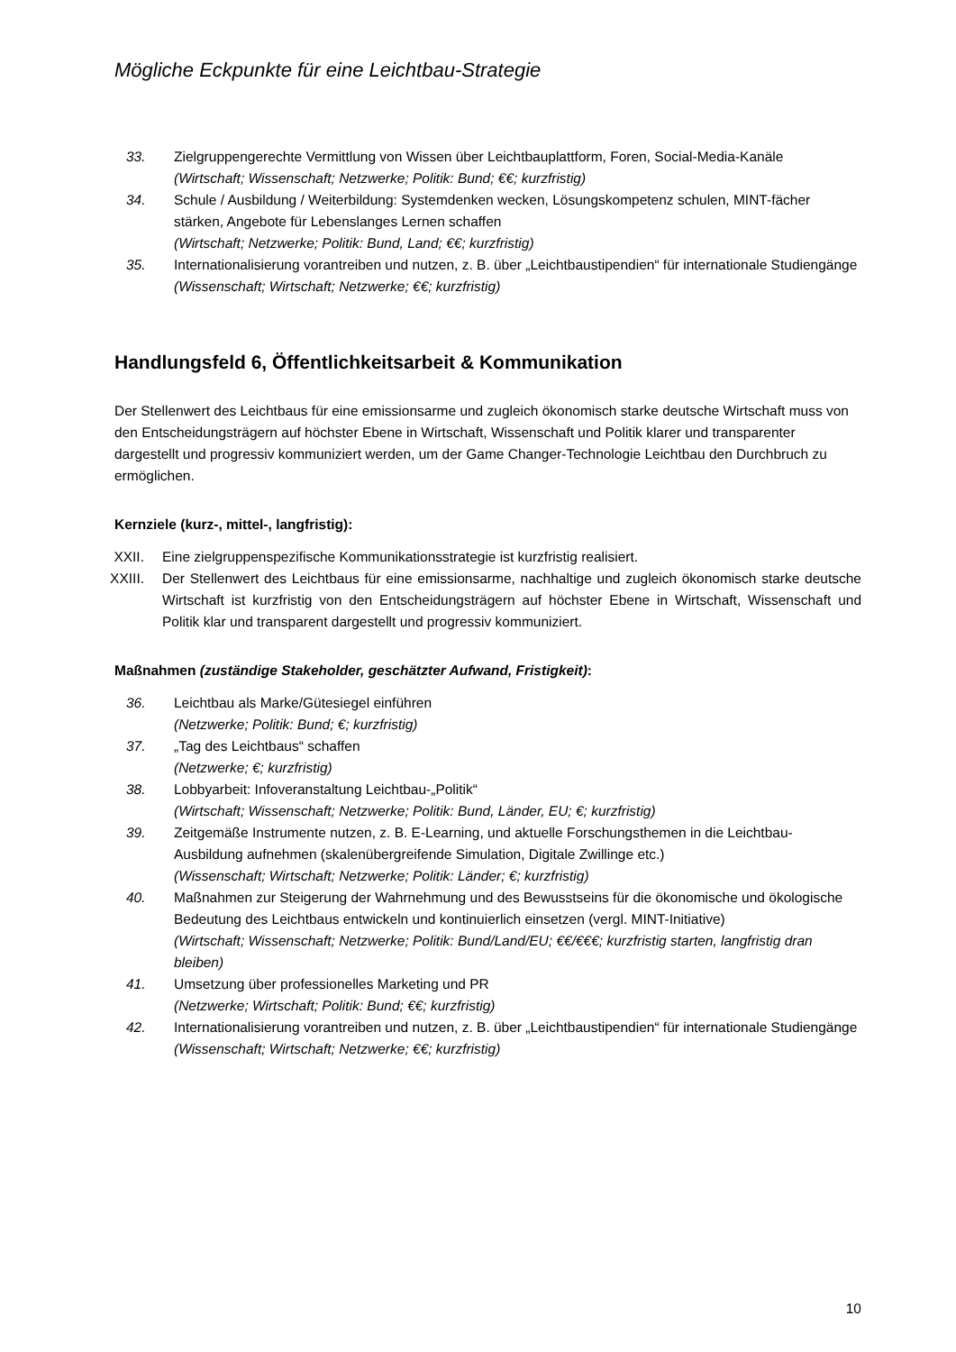Mögliche Eckpunkte für eine Leichtbau-Strategie
33. Zielgruppengerechte Vermittlung von Wissen über Leichtbauplattform, Foren, Social-Media-Kanäle
(Wirtschaft; Wissenschaft; Netzwerke; Politik: Bund; €€; kurzfristig)
34. Schule / Ausbildung / Weiterbildung: Systemdenken wecken, Lösungskompetenz schulen, MINT-fächer stärken, Angebote für Lebenslanges Lernen schaffen
(Wirtschaft; Netzwerke; Politik: Bund, Land; €€; kurzfristig)
35. Internationalisierung vorantreiben und nutzen, z. B. über „Leichtbaustipendien“ für internationale Studiengänge
(Wissenschaft; Wirtschaft; Netzwerke; €€; kurzfristig)
Handlungsfeld 6, Öffentlichkeitsarbeit & Kommunikation
Der Stellenwert des Leichtbaus für eine emissionsarme und zugleich ökonomisch starke deutsche Wirtschaft muss von den Entscheidungsträgern auf höchster Ebene in Wirtschaft, Wissenschaft und Politik klarer und transparenter dargestellt und progressiv kommuniziert werden, um der Game Changer-Technologie Leichtbau den Durchbruch zu ermöglichen.
Kernziele (kurz-, mittel-, langfristig):
XXII. Eine zielgruppenspezifische Kommunikationsstrategie ist kurzfristig realisiert.
XXIII.
Der Stellenwert des Leichtbaus für eine emissionsarme, nachhaltige und zugleich ökonomisch starke deutsche Wirtschaft ist kurzfristig von den Entscheidungsträgern auf höchster Ebene in Wirtschaft, Wissenschaft und Politik klar und transparent dargestellt und progressiv kommuniziert.
Maßnahmen (zuständige Stakeholder, geschätzter Aufwand, Fristigkeit):
36. Leichtbau als Marke/Gütesiegel einführen
(Netzwerke; Politik: Bund; €; kurzfristig)
37. „Tag des Leichtbaus“ schaffen
(Netzwerke; €; kurzfristig)
38. Lobbyarbeit: Infoveranstaltung Leichtbau-„Politik“
(Wirtschaft; Wissenschaft; Netzwerke; Politik: Bund, Länder, EU; €; kurzfristig)
39. Zeitgemäße Instrumente nutzen, z. B. E-Learning, und aktuelle Forschungsthemen in die Leichtbau-Ausbildung aufnehmen (skalenübergreifende Simulation, Digitale Zwillinge etc.)
(Wissenschaft; Wirtschaft; Netzwerke; Politik: Länder; €; kurzfristig)
40. Maßnahmen zur Steigerung der Wahrnehmung und des Bewusstseins für die ökonomische und ökologische Bedeutung des Leichtbaus entwickeln und kontinuierlich einsetzen (vergl. MINT-Initiative)
(Wirtschaft; Wissenschaft; Netzwerke; Politik: Bund/Land/EU; €€/€€€; kurzfristig starten, langfristig dran bleiben)
41. Umsetzung über professionelles Marketing und PR
(Netzwerke; Wirtschaft; Politik: Bund; €€; kurzfristig)
42. Internationalisierung vorantreiben und nutzen, z. B. über „Leichtbaustipendien“ für internationale Studiengänge
(Wissenschaft; Wirtschaft; Netzwerke; €€; kurzfristig)
10